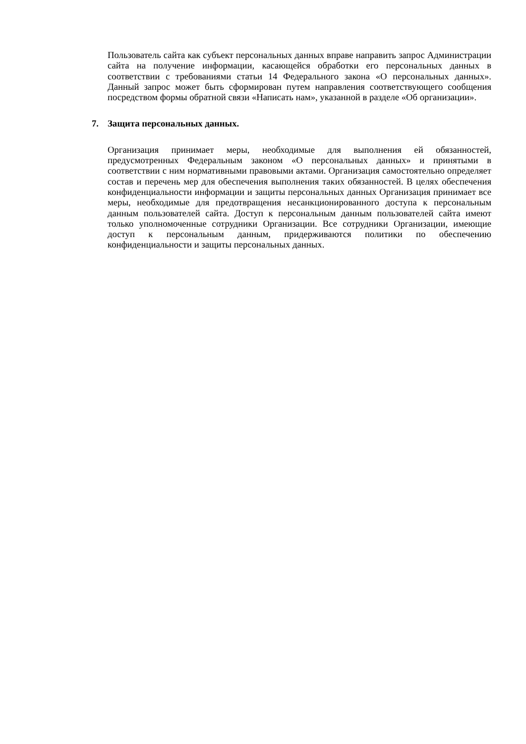Пользователь сайта как субъект персональных данных вправе направить запрос Администрации сайта на получение информации, касающейся обработки его персональных данных в соответствии с требованиями статьи 14 Федерального закона «О персональных данных». Данный запрос может быть сформирован путем направления соответствующего сообщения посредством формы обратной связи «Написать нам», указанной в разделе «Об организации».
7. Защита персональных данных.
Организация принимает меры, необходимые для выполнения ей обязанностей, предусмотренных Федеральным законом «О персональных данных» и принятыми в соответствии с ним нормативными правовыми актами. Организация самостоятельно определяет состав и перечень мер для обеспечения выполнения таких обязанностей. В целях обеспечения конфиденциальности информации и защиты персональных данных Организация принимает все меры, необходимые для предотвращения несанкционированного доступа к персональным данным пользователей сайта. Доступ к персональным данным пользователей сайта имеют только уполномоченные сотрудники Организации. Все сотрудники Организации, имеющие доступ к персональным данным, придерживаются политики по обеспечению конфиденциальности и защиты персональных данных.